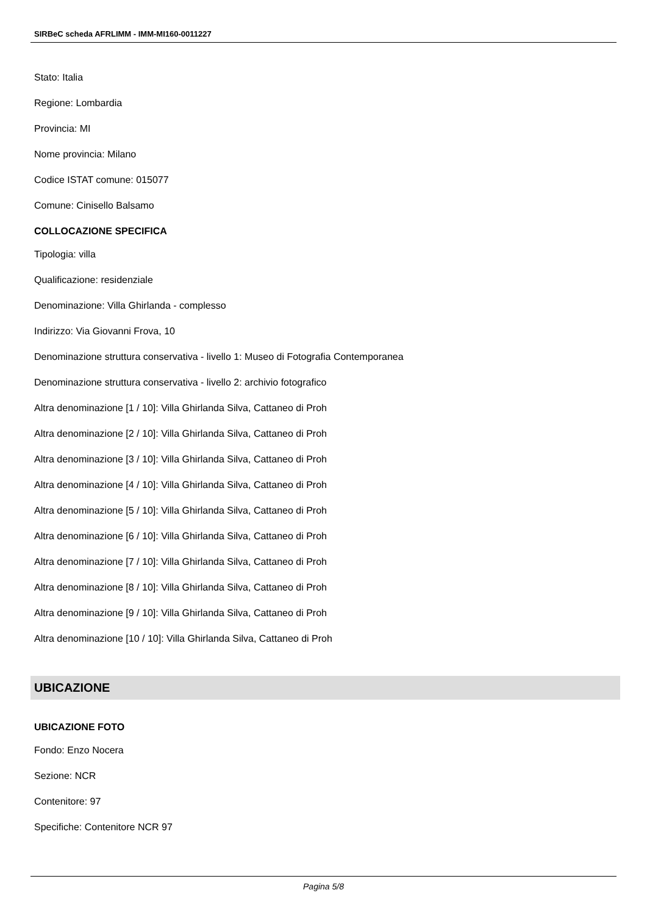SIRBeC scheda AFRLIMM - IMM-MI160-0011227
Stato: Italia
Regione: Lombardia
Provincia: MI
Nome provincia: Milano
Codice ISTAT comune: 015077
Comune: Cinisello Balsamo
COLLOCAZIONE SPECIFICA
Tipologia: villa
Qualificazione: residenziale
Denominazione: Villa Ghirlanda - complesso
Indirizzo: Via Giovanni Frova, 10
Denominazione struttura conservativa - livello 1: Museo di Fotografia Contemporanea
Denominazione struttura conservativa - livello 2: archivio fotografico
Altra denominazione [1 / 10]: Villa Ghirlanda Silva, Cattaneo di Proh
Altra denominazione [2 / 10]: Villa Ghirlanda Silva, Cattaneo di Proh
Altra denominazione [3 / 10]: Villa Ghirlanda Silva, Cattaneo di Proh
Altra denominazione [4 / 10]: Villa Ghirlanda Silva, Cattaneo di Proh
Altra denominazione [5 / 10]: Villa Ghirlanda Silva, Cattaneo di Proh
Altra denominazione [6 / 10]: Villa Ghirlanda Silva, Cattaneo di Proh
Altra denominazione [7 / 10]: Villa Ghirlanda Silva, Cattaneo di Proh
Altra denominazione [8 / 10]: Villa Ghirlanda Silva, Cattaneo di Proh
Altra denominazione [9 / 10]: Villa Ghirlanda Silva, Cattaneo di Proh
Altra denominazione [10 / 10]: Villa Ghirlanda Silva, Cattaneo di Proh
UBICAZIONE
UBICAZIONE FOTO
Fondo: Enzo Nocera
Sezione: NCR
Contenitore: 97
Specifiche: Contenitore NCR 97
Pagina 5/8